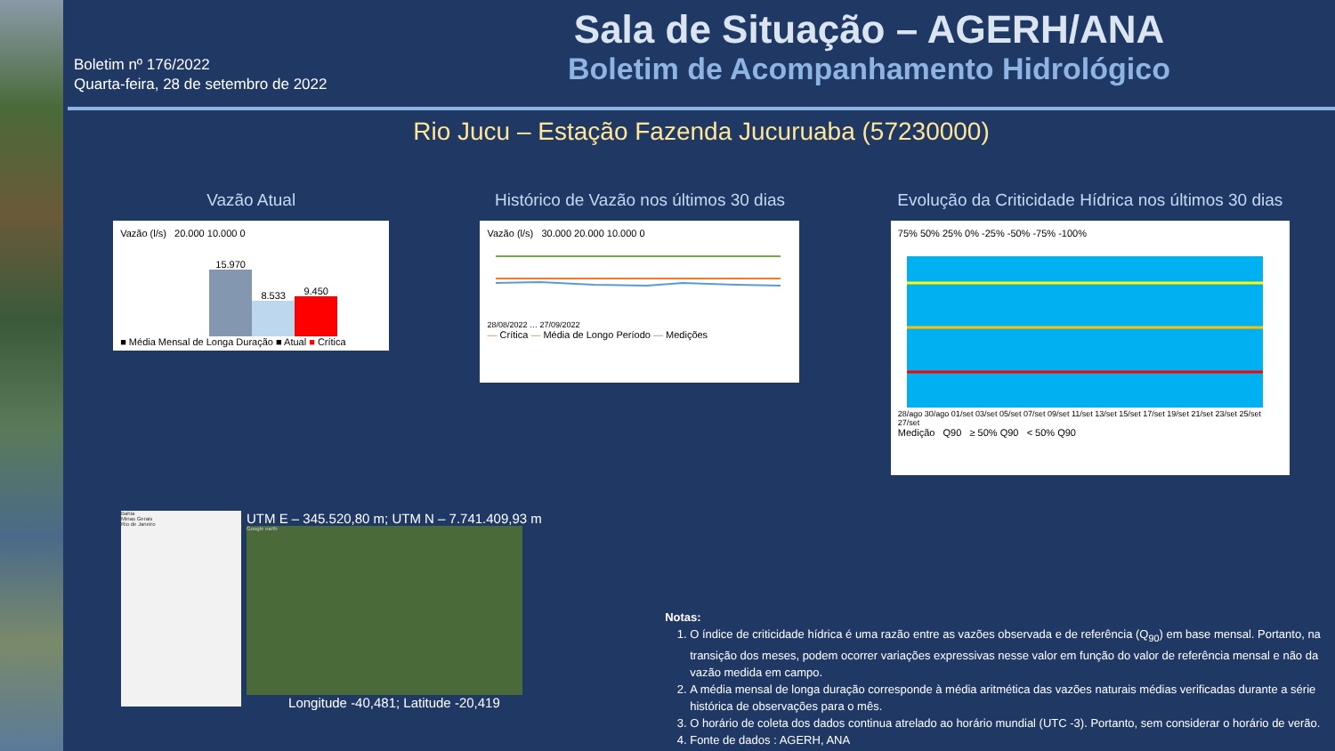Boletim nº 176/2022
Quarta-feira, 28 de setembro de 2022
Sala de Situação – AGERH/ANA
Boletim de Acompanhamento Hidrológico
Rio Jucu – Estação Fazenda Jucuruaba (57230000)
Vazão Atual
Vazão (l/s) 20.000 10.000 0
15.970
8.533
9.450
■ Média Mensal de Longa Duração ■ Atual ■ Crítica
Histórico de Vazão nos últimos 30 dias
Vazão (l/s) 30.000 20.000 10.000 0
28/08/2022 … 27/09/2022
— Crítica — Média de Longo Período — Medições
Evolução da Criticidade Hídrica nos últimos 30 dias
75% 50% 25% 0% -25% -50% -75% -100%
28/ago 30/ago 01/set 03/set 05/set 07/set 09/set 11/set 13/set 15/set 17/set 19/set 21/set 23/set 25/set 27/set
Medição Q90 ≥ 50% Q90 < 50% Q90
Bahia
Minas Gerais
Rio de Janeiro
UTM E – 345.520,80 m; UTM N – 7.741.409,93 m
Google earth
Longitude -40,481; Latitude -20,419
Notas:
1. O índice de criticidade hídrica é uma razão entre as vazões observada e de referência (Q<sub>90</sub>) em base mensal. Portanto, na transição dos meses, podem ocorrer variações expressivas nesse valor em função do valor de referência mensal e não da vazão medida em campo.
2. A média mensal de longa duração corresponde à média aritmética das vazões naturais médias verificadas durante a série histórica de observações para o mês.
3. O horário de coleta dos dados continua atrelado ao horário mundial (UTC -3). Portanto, sem considerar o horário de verão.
4. Fonte de dados : AGERH, ANA